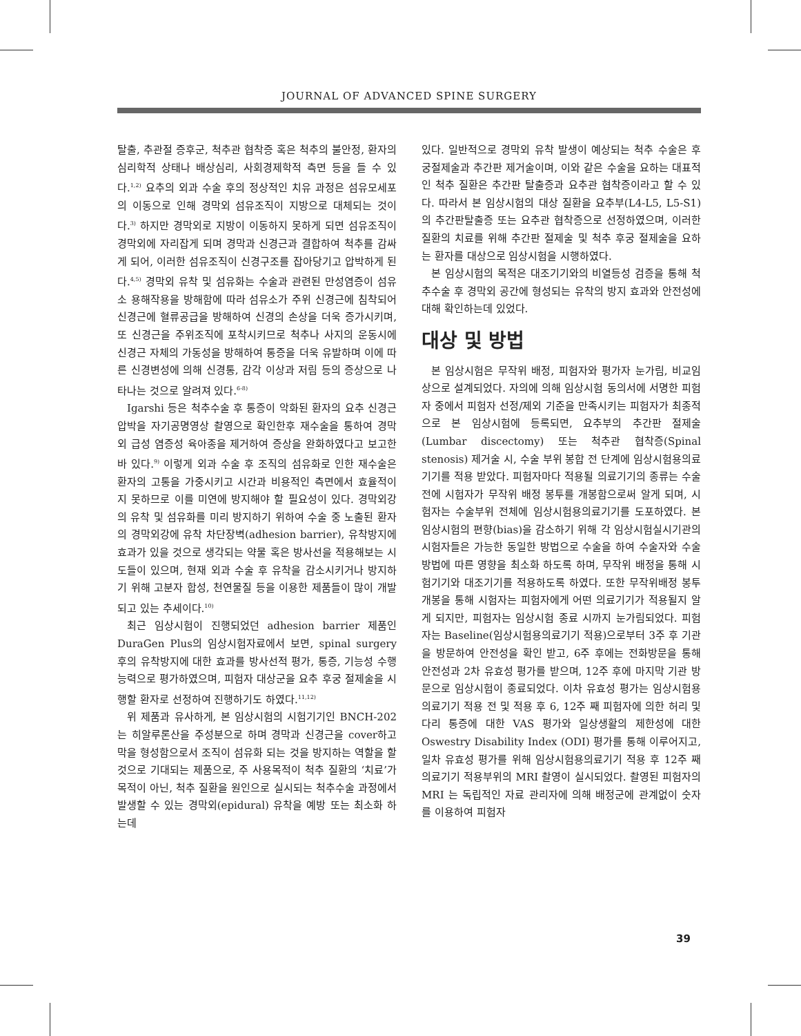JOURNAL OF ADVANCED SPINE SURGERY
탈출, 추관절 증후군, 척추관 협착증 혹은 척추의 불안정, 환자의 심리학적 상태나 배상심리, 사회경제학적 측면 등을 들 수 있다.<sup>1,2)</sup> 요추의 외과 수술 후의 정상적인 치유 과정은 섬유모세포의 이동으로 인해 경막외 섬유조직이 지방으로 대체되는 것이다.<sup>3)</sup> 하지만 경막외로 지방이 이동하지 못하게 되면 섬유조직이 경막외에 자리잡게 되며 경막과 신경근과 결합하여 척추를 감싸게 되어, 이러한 섬유조직이 신경구조를 잡아당기고 압박하게 된다.<sup>4,5)</sup> 경막외 유착 및 섬유화는 수술과 관련된 만성염증이 섬유소 용해작용을 방해함에 따라 섬유소가 주위 신경근에 침착되어 신경근에 혈류공급을 방해하여 신경의 손상을 더욱 증가시키며, 또 신경근을 주위조직에 포착시키므로 척추나 사지의 운동시에 신경근 자체의 가동성을 방해하여 통증을 더욱 유발하며 이에 따른 신경변성에 의해 신경통, 감각 이상과 저림 등의 증상으로 나타나는 것으로 알려져 있다.<sup>6-8)</sup>
Igarshi 등은 척추수술 후 통증이 악화된 환자의 요추 신경근 압박을 자기공명영상 촬영으로 확인한후 재수술을 통하여 경막외 급성 염증성 육아종을 제거하여 증상을 완화하였다고 보고한 바 있다.<sup>9)</sup> 이렇게 외과 수술 후 조직의 섬유화로 인한 재수술은 환자의 고통을 가중시키고 시간과 비용적인 측면에서 효율적이지 못하므로 이를 미연에 방지해야 할 필요성이 있다. 경막외강의 유착 및 섬유화를 미리 방지하기 위하여 수술 중 노출된 환자의 경막외강에 유착 차단장벽(adhesion barrier), 유착방지에 효과가 있을 것으로 생각되는 약물 혹은 방사선을 적용해보는 시도들이 있으며, 현재 외과 수술 후 유착을 감소시키거나 방지하기 위해 고분자 합성, 천연물질 등을 이용한 제품들이 많이 개발되고 있는 추세이다.<sup>10)</sup>
최근 임상시험이 진행되었던 adhesion barrier 제품인 DuraGen Plus의 임상시험자료에서 보면, spinal surgery 후의 유착방지에 대한 효과를 방사선적 평가, 통증, 기능성 수행 능력으로 평가하였으며, 피험자 대상군을 요추 후궁 절제술을 시행할 환자로 선정하여 진행하기도 하였다.<sup>11,12)</sup>
위 제품과 유사하게, 본 임상시험의 시험기기인 BNCH-202는 히알루론산을 주성분으로 하며 경막과 신경근을 cover하고 막을 형성함으로서 조직이 섬유화 되는 것을 방지하는 역할을 할 것으로 기대되는 제품으로, 주 사용목적이 척추 질환의 ‘치료’가 목적이 아닌, 척추 질환을 원인으로 실시되는 척추수술 과정에서 발생할 수 있는 경막외(epidural) 유착을 예방 또는 최소화 하는데
있다. 일반적으로 경막외 유착 발생이 예상되는 척추 수술은 후궁절제술과 추간판 제거술이며, 이와 같은 수술을 요하는 대표적인 척추 질환은 추간판 탈출증과 요추관 협착증이라고 할 수 있다. 따라서 본 임상시험의 대상 질환을 요추부(L4-L5, L5-S1)의 추간판탈출증 또는 요추관 협착증으로 선정하였으며, 이러한 질환의 치료를 위해 추간판 절제술 및 척추 후궁 절제술을 요하는 환자를 대상으로 임상시험을 시행하였다.
본 임상시험의 목적은 대조기기와의 비열등성 검증을 통해 척추수술 후 경막외 공간에 형성되는 유착의 방지 효과와 안전성에 대해 확인하는데 있었다.
대상 및 방법
본 임상시험은 무작위 배정, 피험자와 평가자 눈가림, 비교임상으로 설계되었다. 자의에 의해 임상시험 동의서에 서명한 피험자 중에서 피험자 선정/제외 기준을 만족시키는 피험자가 최종적으로 본 임상시험에 등록되면, 요추부의 추간판 절제술(Lumbar discectomy) 또는 척추관 협착증(Spinal stenosis) 제거술 시, 수술 부위 봉합 전 단계에 임상시험용의료기기를 적용 받았다. 피험자마다 적용될 의료기기의 종류는 수술 전에 시험자가 무작위 배정 봉투를 개봉함으로써 알게 되며, 시험자는 수술부위 전체에 임상시험용의료기기를 도포하였다. 본 임상시험의 편향(bias)을 감소하기 위해 각 임상시험실시기관의 시험자들은 가능한 동일한 방법으로 수술을 하여 수술자와 수술방법에 따른 영향을 최소화 하도록 하며, 무작위 배정을 통해 시험기기와 대조기기를 적용하도록 하였다. 또한 무작위배정 봉투 개봉을 통해 시험자는 피험자에게 어떤 의료기기가 적용될지 알게 되지만, 피험자는 임상시험 종료 시까지 눈가림되었다. 피험자는 Baseline(임상시험용의료기기 적용)으로부터 3주 후 기관을 방문하여 안전성을 확인 받고, 6주 후에는 전화방문을 통해 안전성과 2차 유효성 평가를 받으며, 12주 후에 마지막 기관 방문으로 임상시험이 종료되었다. 이차 유효성 평가는 임상시험용의료기기 적용 전 및 적용 후 6, 12주 째 피험자에 의한 허리 및 다리 통증에 대한 VAS 평가와 일상생활의 제한성에 대한 Oswestry Disability Index (ODI) 평가를 통해 이루어지고, 일차 유효성 평가를 위해 임상시험용의료기기 적용 후 12주 째 의료기기 적용부위의 MRI 촬영이 실시되었다. 촬영된 피험자의 MRI 는 독립적인 자료 관리자에 의해 배정군에 관계없이 숫자를 이용하여 피험자
39